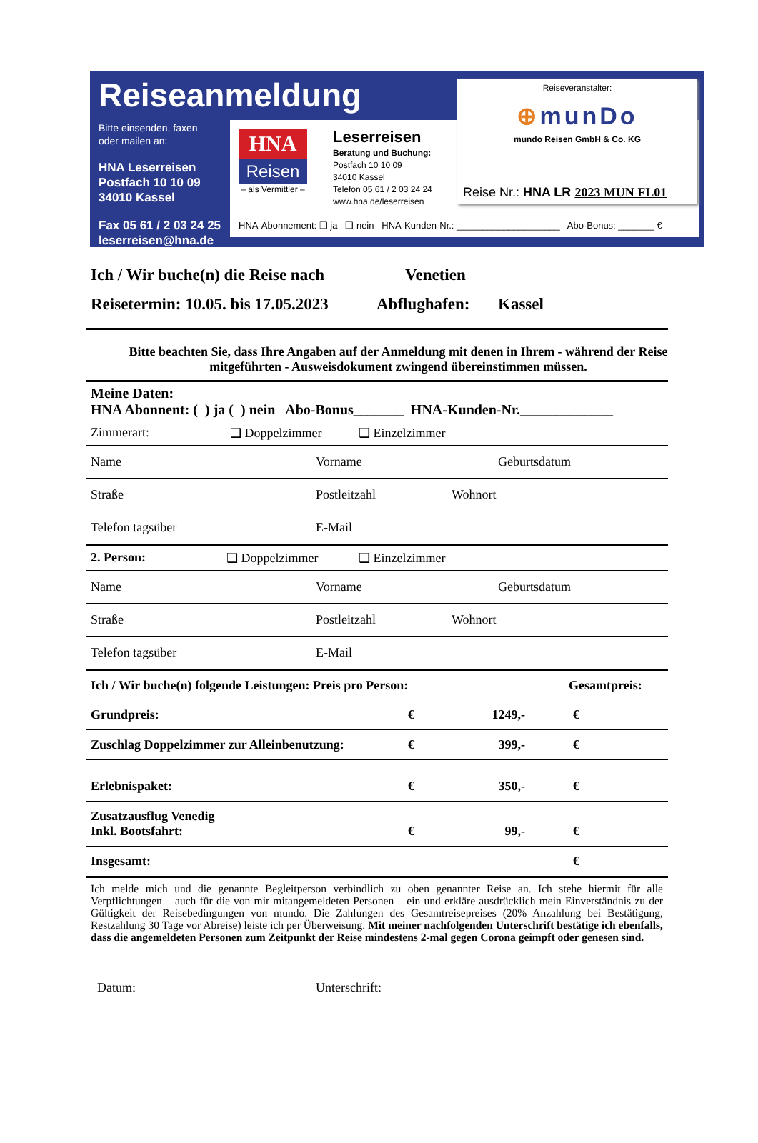Reiseanmeldung
Bitte einsenden, faxen
oder mailen an:
HNA Leserreisen
Postfach 10 10 09
34010 Kassel
Fax 05 61 / 2 03 24 25
leserreisen@hna.de
HNA
Reisen
– als Vermittler –
Leserreisen
Beratung und Buchung:
Postfach 10 10 09
34010 Kassel
Telefon 05 61 / 2 03 24 24
www.hna.de/leserreisen
HNA-Abonnement: ❑ ja ❑ nein HNA-Kunden-Nr.: ____________________ Abo-Bonus: _______ €
Reiseveranstalter:
⊕munDo
mundo Reisen GmbH & Co. KG
Reise Nr.: HNA LR 2023 MUN FL01
Ich / Wir buche(n) die Reise nach
Venetien
Reisetermin: 10.05. bis 17.05.2023
Abflughafen: Kassel
Bitte beachten Sie, dass Ihre Angaben auf der Anmeldung mit denen in Ihrem - während der Reise mitgeführten - Ausweisdokument zwingend übereinstimmen müssen.
Meine Daten:
HNA Abonnent: ( ) ja ( ) nein Abo-Bonus_______ HNA-Kunden-Nr._____________
Zimmerart: ❑ Doppelzimmer ❑ Einzelzimmer
Name Vorname Geburtsdatum
Straße Postleitzahl Wohnort
Telefon tagsüber E-Mail
2. Person: ❑ Doppelzimmer ❑ Einzelzimmer
Name Vorname Geburtsdatum
Straße Postleitzahl Wohnort
Telefon tagsüber E-Mail
| Ich / Wir buche(n) folgende Leistungen: Preis pro Person: | | | Gesamtpreis: |
| --- | --- | --- | --- |
| Grundpreis: | € | 1249,- | € |
| Zuschlag Doppelzimmer zur Alleinbenutzung: | € | 399,- | € |
| Erlebnispaket: | € | 350,- | € |
| Zusatzausflug Venedig Inkl. Bootsfahrt: | € | 99,- | € |
| Insgesamt: | | | € |
Ich melde mich und die genannte Begleitperson verbindlich zu oben genannter Reise an. Ich stehe hiermit für alle Verpflichtungen – auch für die von mir mitangemeldeten Personen – ein und erkläre ausdrücklich mein Einverständnis zu der Gültigkeit der Reisebedingungen von mundo. Die Zahlungen des Gesamtreisepreises (20% Anzahlung bei Bestätigung, Restzahlung 30 Tage vor Abreise) leiste ich per Überweisung. Mit meiner nachfolgenden Unterschrift bestätige ich ebenfalls, dass die angemeldeten Personen zum Zeitpunkt der Reise mindestens 2-mal gegen Corona geimpft oder genesen sind.
Datum: Unterschrift: